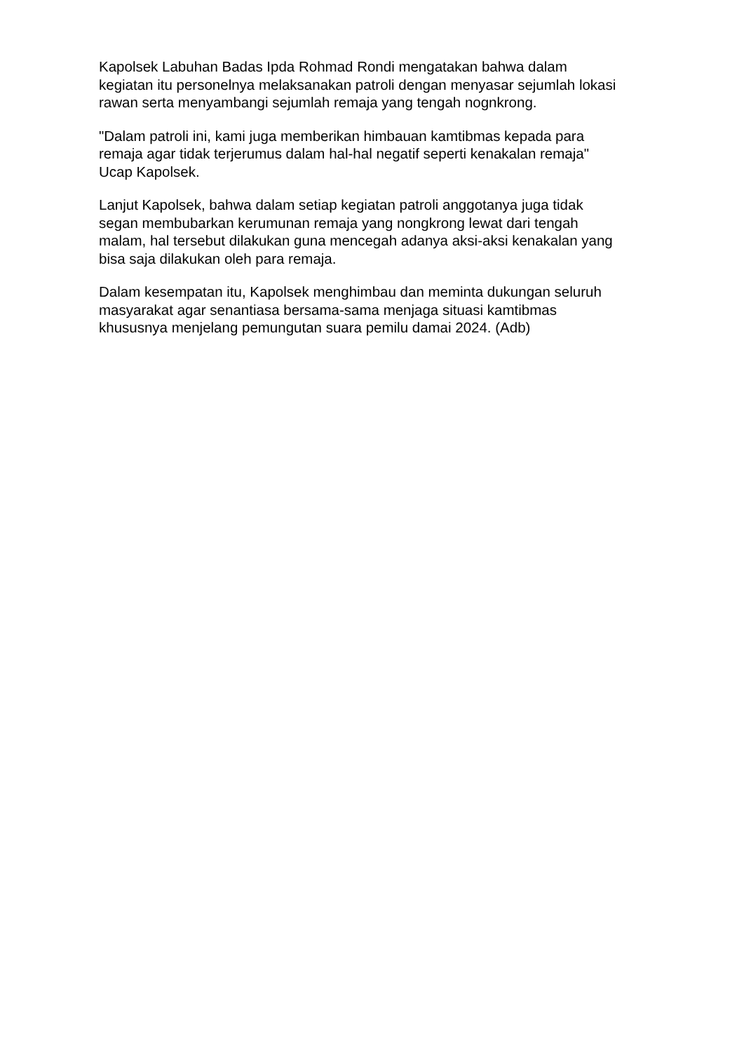Kapolsek Labuhan Badas Ipda Rohmad Rondi mengatakan bahwa dalam
kegiatan itu personelnya melaksanakan patroli dengan menyasar sejumlah lokasi
rawan serta menyambangi sejumlah remaja yang tengah nognkrong.
"Dalam patroli ini, kami juga memberikan himbauan kamtibmas kepada para
remaja agar tidak terjerumus dalam hal-hal negatif seperti kenakalan remaja"
Ucap Kapolsek.
Lanjut Kapolsek, bahwa dalam setiap kegiatan patroli anggotanya juga tidak
segan membubarkan kerumunan remaja yang nongkrong lewat dari tengah
malam, hal tersebut dilakukan guna mencegah adanya aksi-aksi kenakalan yang
bisa saja dilakukan oleh para remaja.
Dalam kesempatan itu, Kapolsek menghimbau dan meminta dukungan seluruh
masyarakat agar senantiasa bersama-sama menjaga situasi kamtibmas
khususnya menjelang pemungutan suara pemilu damai 2024. (Adb)